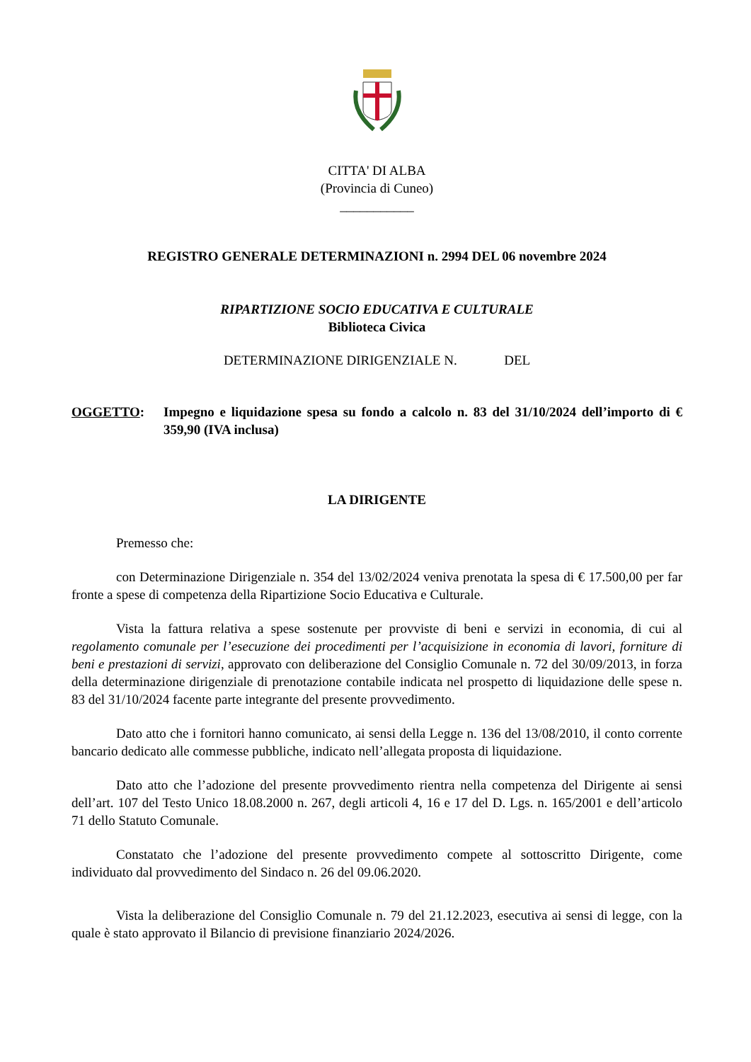CITTA' DI ALBA
(Provincia di Cuneo)
___________
REGISTRO GENERALE DETERMINAZIONI n. 2994 DEL 06 novembre 2024
RIPARTIZIONE SOCIO EDUCATIVA E CULTURALE
Biblioteca Civica
DETERMINAZIONE DIRIGENZIALE N. DEL
OGGETTO: Impegno e liquidazione spesa su fondo a calcolo n. 83 del 31/10/2024 dell’importo di € 359,90 (IVA inclusa)
LA DIRIGENTE
Premesso che:
con Determinazione Dirigenziale n. 354 del 13/02/2024 veniva prenotata la spesa di € 17.500,00 per far fronte a spese di competenza della Ripartizione Socio Educativa e Culturale.
Vista la fattura relativa a spese sostenute per provviste di beni e servizi in economia, di cui al regolamento comunale per l’esecuzione dei procedimenti per l’acquisizione in economia di lavori, forniture di beni e prestazioni di servizi, approvato con deliberazione del Consiglio Comunale n. 72 del 30/09/2013, in forza della determinazione dirigenziale di prenotazione contabile indicata nel prospetto di liquidazione delle spese n. 83 del 31/10/2024 facente parte integrante del presente provvedimento.
Dato atto che i fornitori hanno comunicato, ai sensi della Legge n. 136 del 13/08/2010, il conto corrente bancario dedicato alle commesse pubbliche, indicato nell’allegata proposta di liquidazione.
Dato atto che l’adozione del presente provvedimento rientra nella competenza del Dirigente ai sensi dell’art. 107 del Testo Unico 18.08.2000 n. 267, degli articoli 4, 16 e 17 del D. Lgs. n. 165/2001 e dell’articolo 71 dello Statuto Comunale.
Constatato che l’adozione del presente provvedimento compete al sottoscritto Dirigente, come individuato dal provvedimento del Sindaco n. 26 del 09.06.2020.
Vista la deliberazione del Consiglio Comunale n. 79 del 21.12.2023, esecutiva ai sensi di legge, con la quale è stato approvato il Bilancio di previsione finanziario 2024/2026.